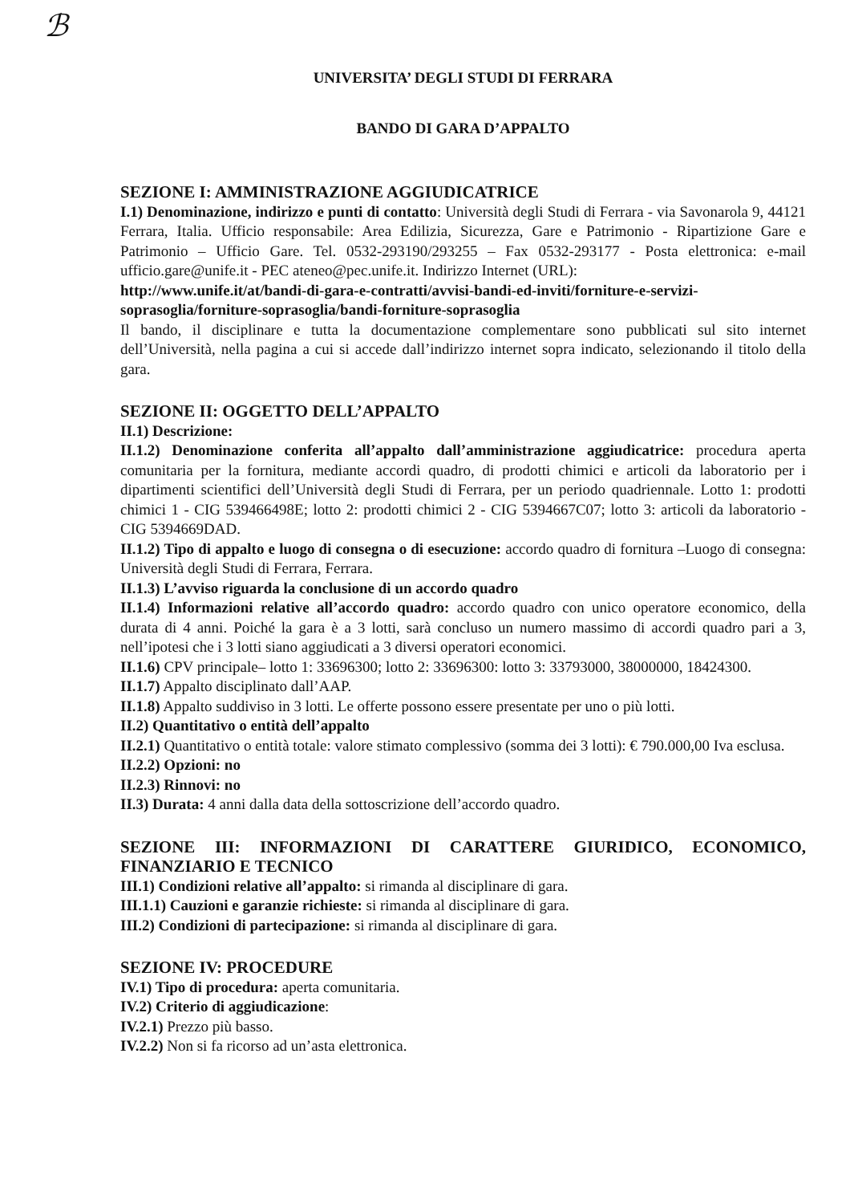ℬ
UNIVERSITA’ DEGLI STUDI DI FERRARA
BANDO DI GARA D’APPALTO
SEZIONE I: AMMINISTRAZIONE AGGIUDICATRICE
I.1) Denominazione, indirizzo e punti di contatto: Università degli Studi di Ferrara - via Savonarola 9, 44121 Ferrara, Italia. Ufficio responsabile: Area Edilizia, Sicurezza, Gare e Patrimonio - Ripartizione Gare e Patrimonio – Ufficio Gare. Tel. 0532-293190/293255 – Fax 0532-293177 - Posta elettronica: e-mail ufficio.gare@unife.it - PEC ateneo@pec.unife.it. Indirizzo Internet (URL):
http://www.unife.it/at/bandi-di-gara-e-contratti/avvisi-bandi-ed-inviti/forniture-e-servizi-soprasoglia/forniture-soprasoglia/bandi-forniture-soprasoglia
Il bando, il disciplinare e tutta la documentazione complementare sono pubblicati sul sito internet dell’Università, nella pagina a cui si accede dall’indirizzo internet sopra indicato, selezionando il titolo della gara.
SEZIONE II: OGGETTO DELL’APPALTO
II.1) Descrizione:
II.1.2) Denominazione conferita all’appalto dall’amministrazione aggiudicatrice: procedura aperta comunitaria per la fornitura, mediante accordi quadro, di prodotti chimici e articoli da laboratorio per i dipartimenti scientifici dell’Università degli Studi di Ferrara, per un periodo quadriennale. Lotto 1: prodotti chimici 1 - CIG 539466498E; lotto 2: prodotti chimici 2 - CIG 5394667C07; lotto 3: articoli da laboratorio - CIG 5394669DAD.
II.1.2) Tipo di appalto e luogo di consegna o di esecuzione: accordo quadro di fornitura –Luogo di consegna: Università degli Studi di Ferrara, Ferrara.
II.1.3) L’avviso riguarda la conclusione di un accordo quadro
II.1.4) Informazioni relative all’accordo quadro: accordo quadro con unico operatore economico, della durata di 4 anni. Poiché la gara è a 3 lotti, sarà concluso un numero massimo di accordi quadro pari a 3, nell’ipotesi che i 3 lotti siano aggiudicati a 3 diversi operatori economici.
II.1.6) CPV principale– lotto 1: 33696300; lotto 2: 33696300: lotto 3: 33793000, 38000000, 18424300.
II.1.7) Appalto disciplinato dall’AAP.
II.1.8) Appalto suddiviso in 3 lotti. Le offerte possono essere presentate per uno o più lotti.
II.2) Quantitativo o entità dell’appalto
II.2.1) Quantitativo o entità totale: valore stimato complessivo (somma dei 3 lotti): € 790.000,00 Iva esclusa.
II.2.2) Opzioni: no
II.2.3) Rinnovi: no
II.3) Durata: 4 anni dalla data della sottoscrizione dell’accordo quadro.
SEZIONE III: INFORMAZIONI DI CARATTERE GIURIDICO, ECONOMICO, FINANZIARIO E TECNICO
III.1) Condizioni relative all’appalto: si rimanda al disciplinare di gara.
III.1.1) Cauzioni e garanzie richieste: si rimanda al disciplinare di gara.
III.2) Condizioni di partecipazione: si rimanda al disciplinare di gara.
SEZIONE IV: PROCEDURE
IV.1) Tipo di procedura: aperta comunitaria.
IV.2) Criterio di aggiudicazione:
IV.2.1) Prezzo più basso.
IV.2.2) Non si fa ricorso ad un’asta elettronica.